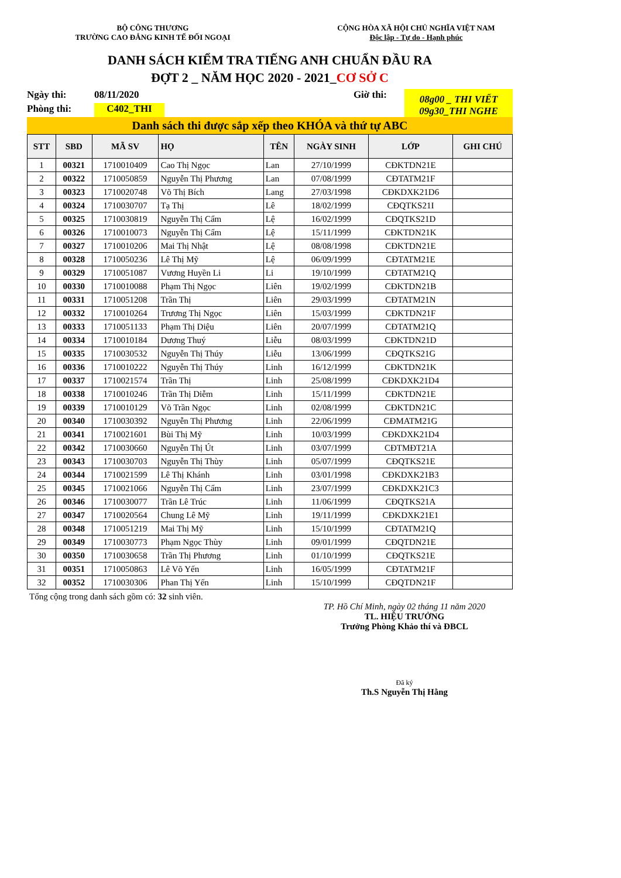BỘ CÔNG THƯƠNG
TRƯỜNG CAO ĐẲNG KINH TẾ ĐỐI NGOẠI
CỘNG HÒA XÃ HỘI CHỦ NGHĨA VIỆT NAM
Độc lập - Tự do - Hạnh phúc
DANH SÁCH KIỂM TRA TIẾNG ANH CHUẨN ĐẦU RA
ĐỢT 2 _ NĂM HỌC 2020 - 2021_CƠ SỞ C
Ngày thi:
08/11/2020
Giờ thi:
08g00 _ THI VIẾT
09g30_THI NGHE
Phòng thi:
C402_THI
Danh sách thi được sắp xếp theo KHÓA và thứ tự ABC
| STT | SBD | MÃ SV | HỌ | TÊN | NGÀY SINH | LỚP | GHI CHÚ |
| --- | --- | --- | --- | --- | --- | --- | --- |
| 1 | 00321 | 1710010409 | Cao Thị Ngọc | Lan | 27/10/1999 | CĐKTDN21E | |
| 2 | 00322 | 1710050859 | Nguyễn Thị Phương | Lan | 07/08/1999 | CĐTATM21F | |
| 3 | 00323 | 1710020748 | Võ Thị Bích | Lang | 27/03/1998 | CĐKDXK21D6 | |
| 4 | 00324 | 1710030707 | Tạ Thị | Lê | 18/02/1999 | CĐQTKS21I | |
| 5 | 00325 | 1710030819 | Nguyễn Thị Cẩm | Lệ | 16/02/1999 | CĐQTKS21D | |
| 6 | 00326 | 1710010073 | Nguyễn Thị Cẩm | Lệ | 15/11/1999 | CĐKTDN21K | |
| 7 | 00327 | 1710010206 | Mai Thị Nhật | Lệ | 08/08/1998 | CĐKTDN21E | |
| 8 | 00328 | 1710050236 | Lê Thị Mỹ | Lệ | 06/09/1999 | CĐTATM21E | |
| 9 | 00329 | 1710051087 | Vương Huyền Li | Li | 19/10/1999 | CĐTATM21Q | |
| 10 | 00330 | 1710010088 | Phạm Thị Ngọc | Liên | 19/02/1999 | CĐKTDN21B | |
| 11 | 00331 | 1710051208 | Trần Thị | Liên | 29/03/1999 | CĐTATM21N | |
| 12 | 00332 | 1710010264 | Trương Thị Ngọc | Liên | 15/03/1999 | CĐKTDN21F | |
| 13 | 00333 | 1710051133 | Phạm Thị Diệu | Liên | 20/07/1999 | CĐTATM21Q | |
| 14 | 00334 | 1710010184 | Dương Thuý | Liễu | 08/03/1999 | CĐKTDN21D | |
| 15 | 00335 | 1710030532 | Nguyễn Thị Thúy | Liễu | 13/06/1999 | CĐQTKS21G | |
| 16 | 00336 | 1710010222 | Nguyễn Thị Thúy | Linh | 16/12/1999 | CĐKTDN21K | |
| 17 | 00337 | 1710021574 | Trần Thị | Linh | 25/08/1999 | CĐKDXK21D4 | |
| 18 | 00338 | 1710010246 | Trần Thị Diễm | Linh | 15/11/1999 | CĐKTDN21E | |
| 19 | 00339 | 1710010129 | Võ Trần Ngọc | Linh | 02/08/1999 | CĐKTDN21C | |
| 20 | 00340 | 1710030392 | Nguyễn Thị Phương | Linh | 22/06/1999 | CĐMATM21G | |
| 21 | 00341 | 1710021601 | Bùi Thị Mỹ | Linh | 10/03/1999 | CĐKDXK21D4 | |
| 22 | 00342 | 1710030660 | Nguyễn Thị Út | Linh | 03/07/1999 | CĐTMĐT21A | |
| 23 | 00343 | 1710030703 | Nguyễn Thị Thùy | Linh | 05/07/1999 | CĐQTKS21E | |
| 24 | 00344 | 1710021599 | Lê Thị Khánh | Linh | 03/01/1998 | CĐKDXK21B3 | |
| 25 | 00345 | 1710021066 | Nguyễn Thị Cẩm | Linh | 23/07/1999 | CĐKDXK21C3 | |
| 26 | 00346 | 1710030077 | Trần Lê Trúc | Linh | 11/06/1999 | CĐQTKS21A | |
| 27 | 00347 | 1710020564 | Chung Lê Mỹ | Linh | 19/11/1999 | CĐKDXK21E1 | |
| 28 | 00348 | 1710051219 | Mai Thị Mỹ | Linh | 15/10/1999 | CĐTATM21Q | |
| 29 | 00349 | 1710030773 | Phạm Ngọc Thùy | Linh | 09/01/1999 | CĐQTDN21E | |
| 30 | 00350 | 1710030658 | Trần Thị Phương | Linh | 01/10/1999 | CĐQTKS21E | |
| 31 | 00351 | 1710050863 | Lê Võ Yến | Linh | 16/05/1999 | CĐTATM21F | |
| 32 | 00352 | 1710030306 | Phan Thị Yến | Linh | 15/10/1999 | CĐQTDN21F | |
Tổng cộng trong danh sách gồm có: 32 sinh viên.
TP. Hồ Chí Minh, ngày 02 tháng 11 năm 2020
TL. HIỆU TRƯỞNG
Trưởng Phòng Khảo thí và ĐBCL
Đã ký
Th.S Nguyễn Thị Hằng